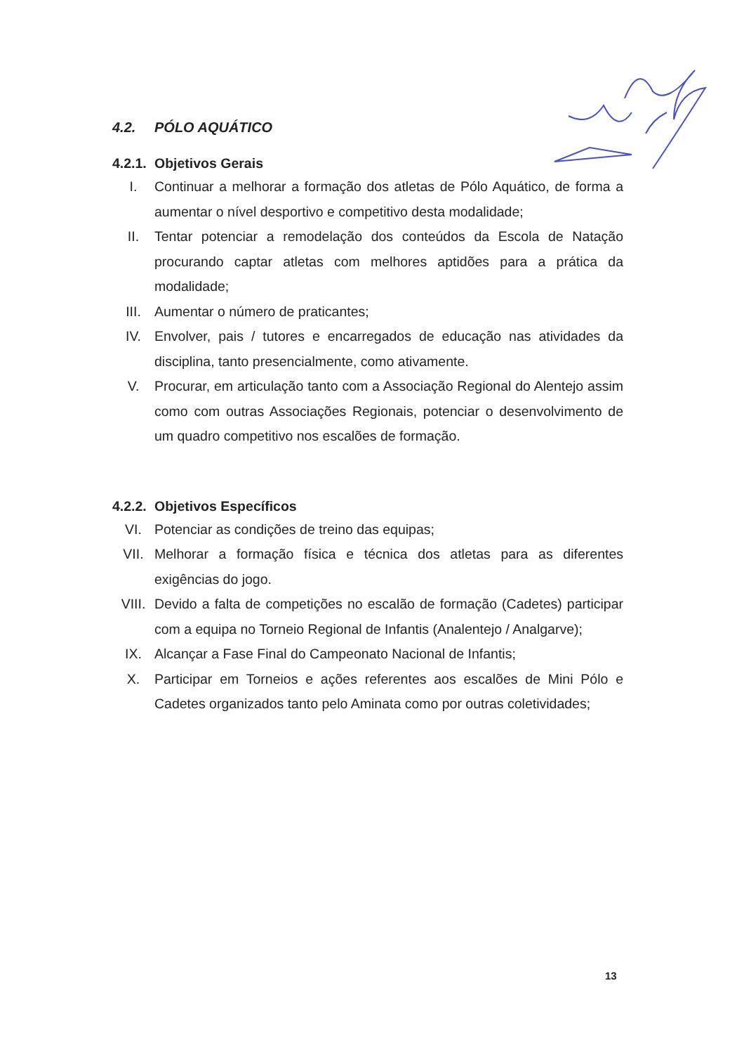4.2. PÓLO AQUÁTICO
4.2.1. Objetivos Gerais
I. Continuar a melhorar a formação dos atletas de Pólo Aquático, de forma a aumentar o nível desportivo e competitivo desta modalidade;
II. Tentar potenciar a remodelação dos conteúdos da Escola de Natação procurando captar atletas com melhores aptidões para a prática da modalidade;
III. Aumentar o número de praticantes;
IV. Envolver, pais / tutores e encarregados de educação nas atividades da disciplina, tanto presencialmente, como ativamente.
V. Procurar, em articulação tanto com a Associação Regional do Alentejo assim como com outras Associações Regionais, potenciar o desenvolvimento de um quadro competitivo nos escalões de formação.
4.2.2. Objetivos Específicos
VI. Potenciar as condições de treino das equipas;
VII. Melhorar a formação física e técnica dos atletas para as diferentes exigências do jogo.
VIII. Devido a falta de competições no escalão de formação (Cadetes) participar com a equipa no Torneio Regional de Infantis (Analentejo / Analgarve);
IX. Alcançar a Fase Final do Campeonato Nacional de Infantis;
X. Participar em Torneios e ações referentes aos escalões de Mini Pólo e Cadetes organizados tanto pelo Aminata como por outras coletividades;
13